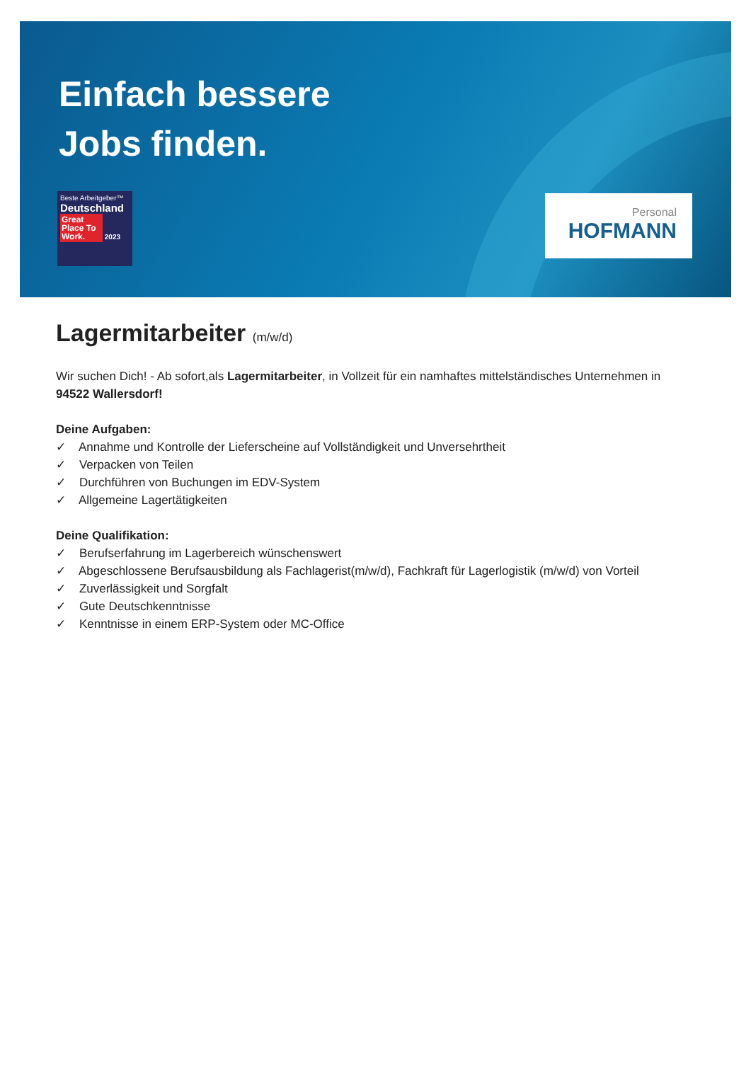Einfach bessere
Jobs finden.
Beste Arbeitgeber™
Deutschland
Great Place To Work. 2023
Personal
HOFMANN
Lagermitarbeiter (m/w/d)
Wir suchen Dich! - Ab sofort,als Lagermitarbeiter, in Vollzeit für ein namhaftes mittelständisches Unternehmen in 94522 Wallersdorf!
Deine Aufgaben:
✓ Annahme und Kontrolle der Lieferscheine auf Vollständigkeit und Unversehrtheit
✓ Verpacken von Teilen
✓ Durchführen von Buchungen im EDV-System
✓ Allgemeine Lagertätigkeiten
Deine Qualifikation:
✓ Berufserfahrung im Lagerbereich wünschenswert
✓ Abgeschlossene Berufsausbildung als Fachlagerist(m/w/d), Fachkraft für Lagerlogistik (m/w/d) von Vorteil
✓ Zuverlässigkeit und Sorgfalt
✓ Gute Deutschkenntnisse
✓ Kenntnisse in einem ERP-System oder MC-Office